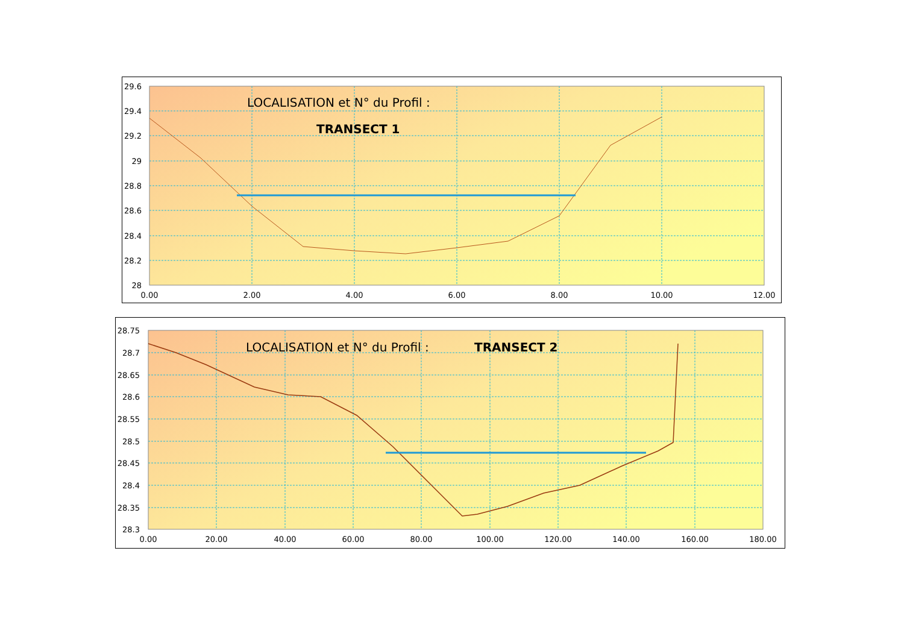29.6
29.4
29.2
29
28.8
28.6
28.4
28.2
28
0.00
2.00
4.00
6.00
8.00
10.00
12.00
LOCALISATION et N° du Profil :
TRANSECT 1
28.75
28.7
28.65
28.6
28.55
28.5
28.45
28.4
28.35
28.3
0.00
20.00
40.00
60.00
80.00
100.00
120.00
140.00
160.00
180.00
LOCALISATION et N° du Profil :
TRANSECT 2